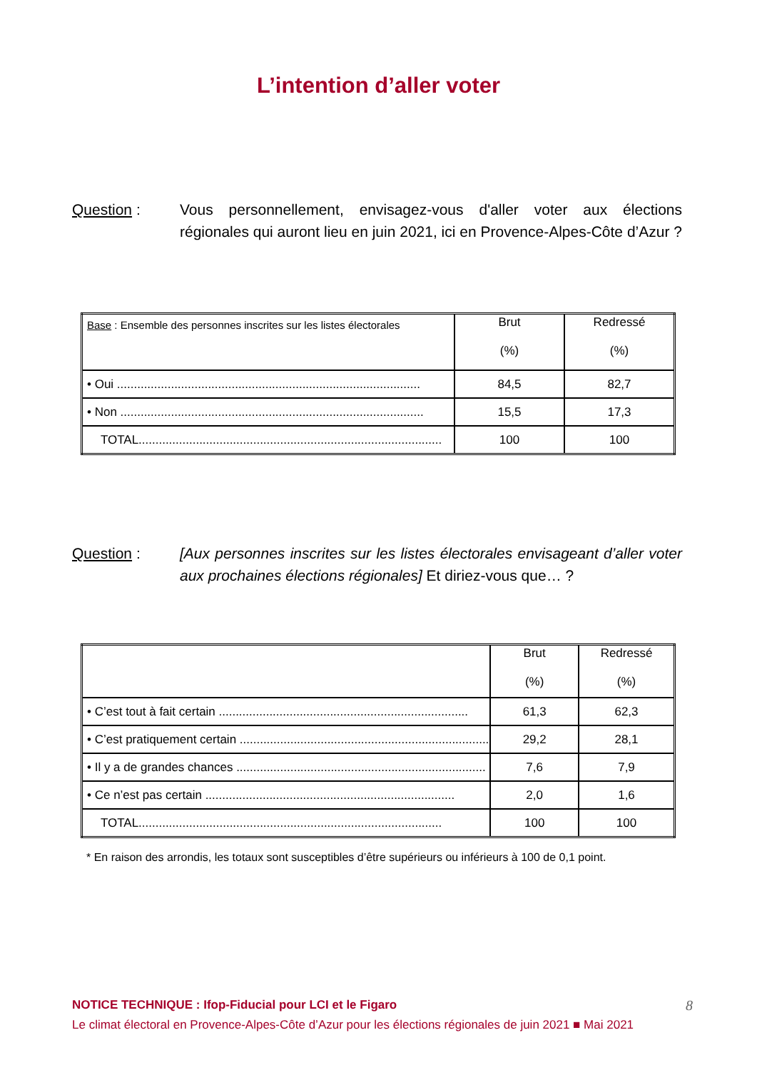L’intention d’aller voter
Question : Vous personnellement, envisagez-vous d'aller voter aux élections régionales qui auront lieu en juin 2021, ici en Provence-Alpes-Côte d’Azur ?
| Base : Ensemble des personnes inscrites sur les listes électorales | Brut (%) | Redressé (%) |
| • Oui .......................................................................................... | 84,5 | 82,7 |
| • Non .......................................................................................... | 15,5 | 17,3 |
| TOTAL.......................................................................................... | 100 | 100 |
Question : [Aux personnes inscrites sur les listes électorales envisageant d’aller voter aux prochaines élections régionales] Et diriez-vous que… ?
| | Brut (%) | Redressé (%) |
| • C’est tout à fait certain .......................................................................... | 61,3 | 62,3 |
| • C’est pratiquement certain .......................................................................... | 29,2 | 28,1 |
| • Il y a de grandes chances .......................................................................... | 7,6 | 7,9 |
| • Ce n’est pas certain .......................................................................... | 2,0 | 1,6 |
| TOTAL.......................................................................................... | 100 | 100 |
* En raison des arrondis, les totaux sont susceptibles d’être supérieurs ou inférieurs à 100 de 0,1 point.
NOTICE TECHNIQUE : Ifop-Fiducial pour LCI et le Figaro 8
Le climat électoral en Provence-Alpes-Côte d’Azur pour les élections régionales de juin 2021 ■ Mai 2021